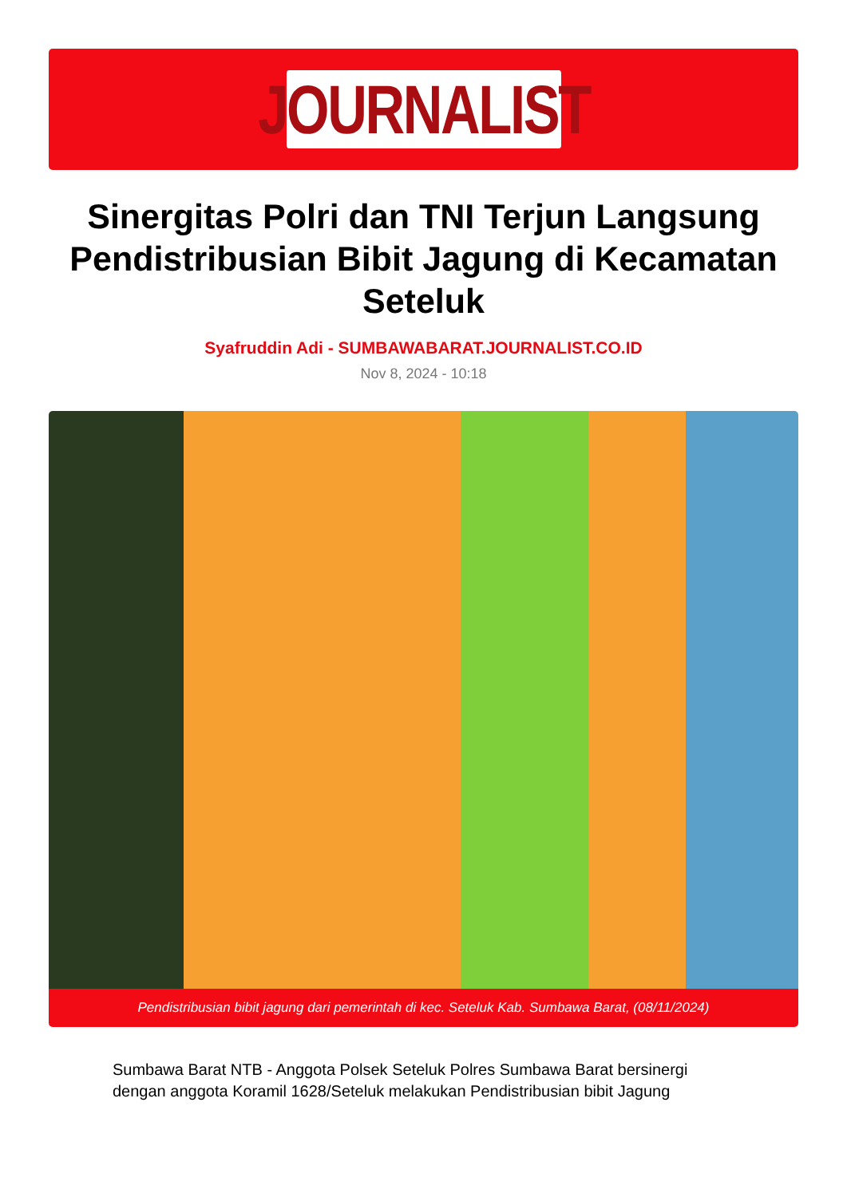JOURNALIST
Sinergitas Polri dan TNI Terjun Langsung Pendistribusian Bibit Jagung di Kecamatan Seteluk
Syafruddin Adi - SUMBAWABARAT.JOURNALIST.CO.ID
Nov 8, 2024 - 10:18
Pendistribusian bibit jagung dari pemerintah di kec. Seteluk Kab. Sumbawa Barat, (08/11/2024)
Sumbawa Barat NTB - Anggota Polsek Seteluk Polres Sumbawa Barat bersinergi dengan anggota Koramil 1628/Seteluk melakukan Pendistribusian bibit Jagung